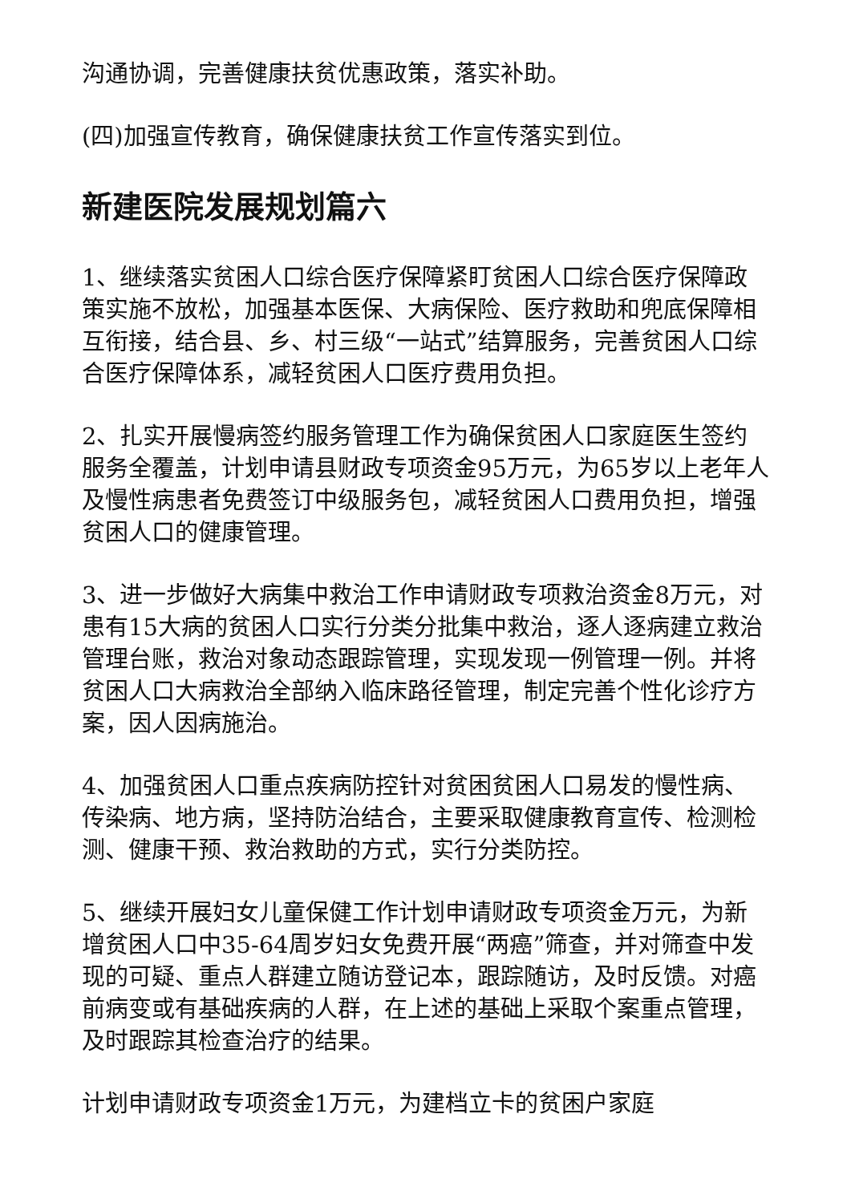沟通协调，完善健康扶贫优惠政策，落实补助。
(四)加强宣传教育，确保健康扶贫工作宣传落实到位。
新建医院发展规划篇六
1、继续落实贫困人口综合医疗保障紧盯贫困人口综合医疗保障政策实施不放松，加强基本医保、大病保险、医疗救助和兜底保障相互衔接，结合县、乡、村三级“一站式”结算服务，完善贫困人口综合医疗保障体系，减轻贫困人口医疗费用负担。
2、扎实开展慢病签约服务管理工作为确保贫困人口家庭医生签约服务全覆盖，计划申请县财政专项资金95万元，为65岁以上老年人及慢性病患者免费签订中级服务包，减轻贫困人口费用负担，增强贫困人口的健康管理。
3、进一步做好大病集中救治工作申请财政专项救治资金8万元，对患有15大病的贫困人口实行分类分批集中救治，逐人逐病建立救治管理台账，救治对象动态跟踪管理，实现发现一例管理一例。并将贫困人口大病救治全部纳入临床路径管理，制定完善个性化诊疗方案，因人因病施治。
4、加强贫困人口重点疾病防控针对贫困贫困人口易发的慢性病、传染病、地方病，坚持防治结合，主要采取健康教育宣传、检测检测、健康干预、救治救助的方式，实行分类防控。
5、继续开展妇女儿童保健工作计划申请财政专项资金万元，为新增贫困人口中35-64周岁妇女免费开展“两癌”筛查，并对筛查中发现的可疑、重点人群建立随访登记本，跟踪随访，及时反馈。对癌前病变或有基础疾病的人群，在上述的基础上采取个案重点管理，及时跟踪其检查治疗的结果。
计划申请财政专项资金1万元，为建档立卡的贫困户家庭